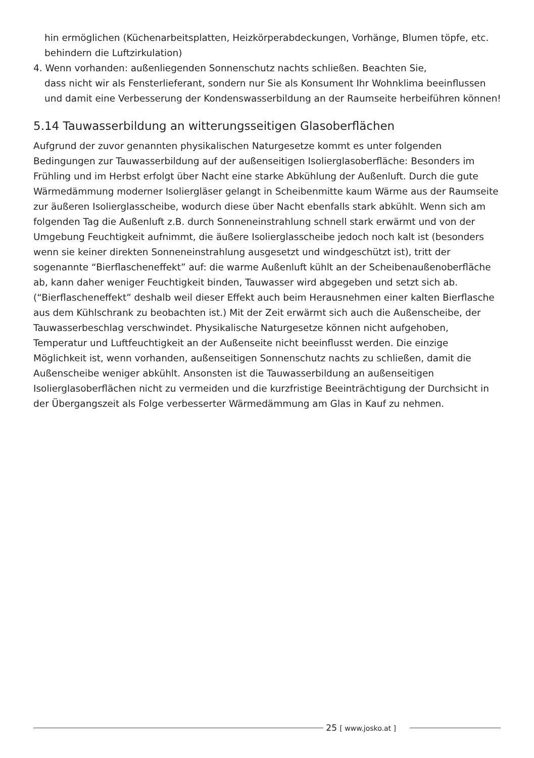hin ermöglichen (Küchenarbeitsplatten, Heizkörperabdeckungen, Vorhänge, Blumen töpfe, etc. behindern die Luftzirkulation)
4. Wenn vorhanden: außenliegenden Sonnenschutz nachts schließen. Beachten Sie,
dass nicht wir als Fensterlieferant, sondern nur Sie als Konsument Ihr Wohnklima beeinflussen und damit eine Verbesserung der Kondenswasserbildung an der Raumseite herbeiführen können!
5.14 Tauwasserbildung an witterungsseitigen Glasoberflächen
Aufgrund der zuvor genannten physikalischen Naturgesetze kommt es unter folgenden Bedingungen zur Tauwasserbildung auf der außenseitigen Isolierglasoberfläche: Besonders im Frühling und im Herbst erfolgt über Nacht eine starke Abkühlung der Außenluft. Durch die gute Wärmedämmung moderner Isoliergläser gelangt in Scheibenmitte kaum Wärme aus der Raumseite zur äußeren Isolierglasscheibe, wodurch diese über Nacht ebenfalls stark abkühlt. Wenn sich am folgenden Tag die Außenluft z.B. durch Sonneneinstrahlung schnell stark erwärmt und von der Umgebung Feuchtigkeit aufnimmt, die äußere Isolierglasscheibe jedoch noch kalt ist (besonders wenn sie keiner direkten Sonneneinstrahlung ausgesetzt und windgeschützt ist), tritt der sogenannte “Bierflascheneffekt” auf: die warme Außenluft kühlt an der Scheibenaußenoberfläche ab, kann daher weniger Feuchtigkeit binden, Tauwasser wird abgegeben und setzt sich ab. (“Bierflascheneffekt” deshalb weil dieser Effekt auch beim Herausnehmen einer kalten Bierflasche aus dem Kühlschrank zu beobachten ist.) Mit der Zeit erwärmt sich auch die Außenscheibe, der Tauwasserbeschlag verschwindet. Physikalische Naturgesetze können nicht aufgehoben, Temperatur und Luftfeuchtigkeit an der Außenseite nicht beeinflusst werden. Die einzige Möglichkeit ist, wenn vorhanden, außenseitigen Sonnenschutz nachts zu schließen, damit die Außenscheibe weniger abkühlt. Ansonsten ist die Tauwasserbildung an außenseitigen Isolierglasoberflächen nicht zu vermeiden und die kurzfristige Beeinträchtigung der Durchsicht in der Übergangszeit als Folge verbesserter Wärmedämmung am Glas in Kauf zu nehmen.
25 [ www.josko.at ]